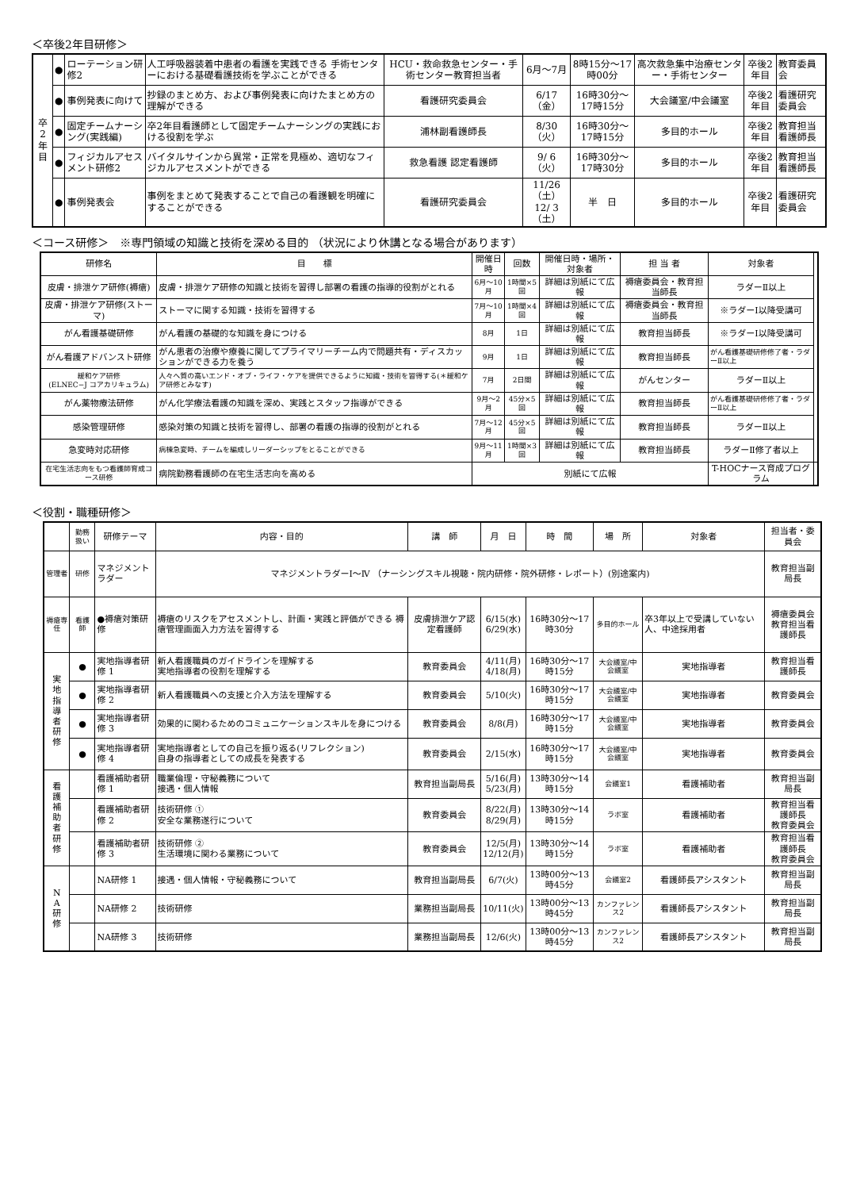＜卒後2年目研修＞
| 卒 2 年 目 | ● | ローテーション研修2 | 人工呼吸器装着中患者の看護を実践できる 手術センターにおける基礎看護技術を学ぶことができる | HCU・救命救急センター・手術センター教育担当者 | 6月～7月 | 8時15分～17時00分 | 高次救急集中治療センター・手術センター | 卒後2年目 | 教育委員会 |
| | ● | 事例発表に向けて | 抄録のまとめ方、および事例発表に向けたまとめ方の理解ができる | 看護研究委員会 | 6/17（金） | 16時30分～17時15分 | 大会議室/中会議室 | 卒後2年目 | 看護研究委員会 |
| | ● | 固定チームナーシング(実践編) | 卒2年目看護師として固定チームナーシングの実践における役割を学ぶ | 浦林副看護師長 | 8/30（火） | 16時30分～17時15分 | 多目的ホール | 卒後2年目 | 教育担当看護師長 |
| | ● | フィジカルアセスメント研修2 | バイタルサインから異常・正常を見極め、適切なフィジカルアセスメントができる | 救急看護 認定看護師 | 9/ 6（火） | 16時30分～17時30分 | 多目的ホール | 卒後2年目 | 教育担当看護師長 |
| | ● | 事例発表会 | 事例をまとめて発表することで自己の看護観を明確にすることができる | 看護研究委員会 | 11/26（土） 12/ 3（土） | 半 日 | 多目的ホール | 卒後2年目 | 看護研究委員会 |
＜コース研修＞　※専門領域の知識と技術を深める目的 （状況により休講となる場合があります）
| 研修名 | 目 標 | 開催日時 | 回数 | 開催日時・場所・対象者 | 担 当 者 | 対象者 | |
| --- | --- | --- | --- | --- | --- | --- | --- |
| 皮膚・排泄ケア研修(褥瘡) | 皮膚・排泄ケア研修の知識と技術を習得し部署の看護の指導的役割がとれる | 6月～10月 | 1時間×5回 | 詳細は別紙にて広報 | 褥瘡委員会・教育担当師長 | ラダーⅡ以上 | |
| 皮膚・排泄ケア研修(ストーマ) | ストーマに関する知識・技術を習得する | 7月～10月 | 1時間×4回 | 詳細は別紙にて広報 | 褥瘡委員会・教育担当師長 | ※ラダーⅠ以降受講可 | |
| がん看護基礎研修 | がん看護の基礎的な知識を身につける | 8月 | 1日 | 詳細は別紙にて広報 | 教育担当師長 | ※ラダーⅠ以降受講可 | |
| がん看護アドバンスト研修 | がん患者の治療や療養に関してプライマリーチーム内で問題共有・ディスカッションができる力を養う | 9月 | 1日 | 詳細は別紙にて広報 | 教育担当師長 | がん看護基礎研修修了者・ラダーⅡ以上 | |
| 緩和ケア研修 (ELNEC−J コアカリキュラム) | 人々へ質の高いエンド・オブ・ライフ・ケアを提供できるように知識・技術を習得する(＊緩和ケア研修とみなす) | 7月 | 2日間 | 詳細は別紙にて広報 | がんセンター | ラダーⅡ以上 | |
| がん薬物療法研修 | がん化学療法看護の知識を深め、実践とスタッフ指導ができる | 9月～2月 | 45分×5回 | 詳細は別紙にて広報 | 教育担当師長 | がん看護基礎研修修了者・ラダーⅡ以上 | |
| 感染管理研修 | 感染対策の知識と技術を習得し、部署の看護の指導的役割がとれる | 7月～12月 | 45分×5回 | 詳細は別紙にて広報 | 教育担当師長 | ラダーⅡ以上 | |
| 急変時対応研修 | 病棟急変時、チームを編成しリーダーシップをとることができる | 9月～11月 | 1時間×3回 | 詳細は別紙にて広報 | 教育担当師長 | ラダーⅡ修了者以上 | |
| 在宅生活志向をもつ看護師育成コース研修 | 病院勤務看護師の在宅生活志向を高める | 別紙にて広報 | | | | T-HOCナース育成プログラム | |
＜役割・職種研修＞
| | 勤務扱い | 研修テーマ | 内容・目的 | 講 師 | 月 日 | 時 間 | 場 所 | 対象者 | 担当者・委員会 |
| --- | --- | --- | --- | --- | --- | --- | --- | --- | --- |
| 管理者 | 研修 | マネジメントラダー | マネジメントラダーⅠ～Ⅳ （ナーシングスキル視聴・院内研修・院外研修・レポート）(別途案内) | | | | | | 教育担当副局長 |
| 褥瘡専任 | 看護師 | ●褥瘡対策研修 | 褥瘡のリスクをアセスメントし、計画・実践と評価ができる 褥瘡管理画面入力方法を習得する | 皮膚排泄ケア認定看護師 | 6/15(水) 6/29(水) | 16時30分～17時30分 | 多目的ホール | 卒3年以上で受講していない人、中途採用者 | 褥瘡委員会 教育担当看護師長 |
| 実 地 指 導 者 研 修 | ● | 実地指導者研修 1 | 新人看護職員のガイドラインを理解する 実地指導者の役割を理解する | 教育委員会 | 4/11(月) 4/18(月) | 16時30分～17時15分 | 大会議室/中会議室 | 実地指導者 | 教育担当看護師長 |
| | ● | 実地指導者研修 2 | 新人看護職員への支援と介入方法を理解する | 教育委員会 | 5/10(火) | 16時30分～17時15分 | 大会議室/中会議室 | 実地指導者 | 教育委員会 |
| | ● | 実地指導者研修 3 | 効果的に関わるためのコミュニケーションスキルを身につける | 教育委員会 | 8/8(月) | 16時30分～17時15分 | 大会議室/中会議室 | 実地指導者 | 教育委員会 |
| | ● | 実地指導者研修 4 | 実地指導者としての自己を振り返る(リフレクション) 自身の指導者としての成長を発表する | 教育委員会 | 2/15(水) | 16時30分～17時15分 | 大会議室/中会議室 | 実地指導者 | 教育委員会 |
| 看 護 補 助 者 研 修 | | 看護補助者研修 1 | 職業倫理・守秘義務について 接遇・個人情報 | 教育担当副局長 | 5/16(月) 5/23(月) | 13時30分～14時15分 | 会議室1 | 看護補助者 | 教育担当副局長 |
| | | 看護補助者研修 2 | 技術研修 ① 安全な業務遂行について | 教育委員会 | 8/22(月) 8/29(月) | 13時30分～14時15分 | ラボ室 | 看護補助者 | 教育担当看護師長 教育委員会 |
| | | 看護補助者研修 3 | 技術研修 ② 生活環境に関わる業務について | 教育委員会 | 12/5(月) 12/12(月) | 13時30分～14時15分 | ラボ室 | 看護補助者 | 教育担当看護師長 教育委員会 |
| N A 研 修 | | NA研修 1 | 接遇・個人情報・守秘義務について | 教育担当副局長 | 6/7(火) | 13時00分～13時45分 | 会議室2 | 看護師長アシスタント | 教育担当副局長 |
| | | NA研修 2 | 技術研修 | 業務担当副局長 | 10/11(火) | 13時00分～13時45分 | カンファレンス2 | 看護師長アシスタント | 教育担当副局長 |
| | | NA研修 3 | 技術研修 | 業務担当副局長 | 12/6(火) | 13時00分～13時45分 | カンファレンス2 | 看護師長アシスタント | 教育担当副局長 |